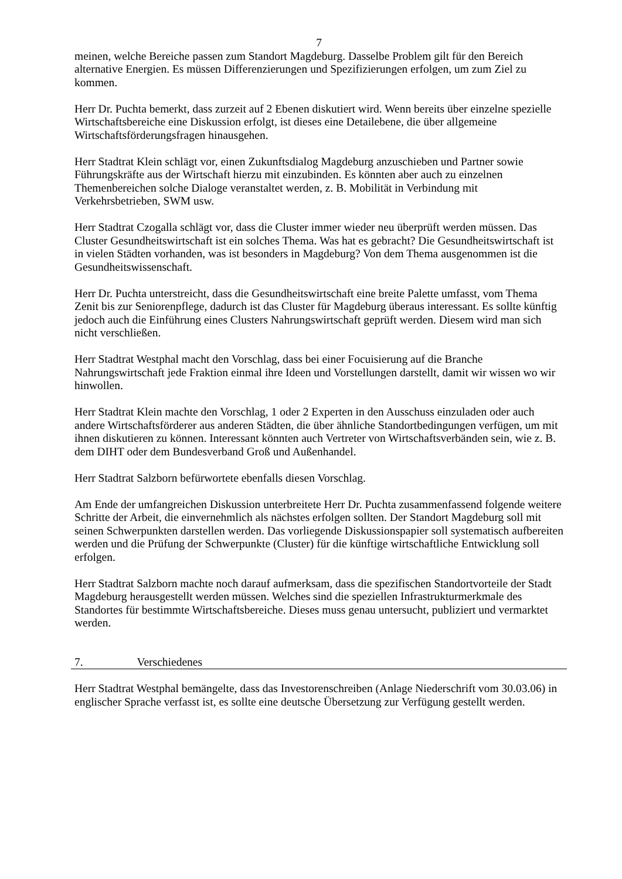7
meinen, welche Bereiche passen zum Standort Magdeburg. Dasselbe Problem gilt für den Bereich alternative Energien. Es müssen Differenzierungen und Spezifizierungen erfolgen, um zum Ziel zu kommen.
Herr Dr. Puchta bemerkt, dass zurzeit auf 2 Ebenen diskutiert wird. Wenn bereits über einzelne spezielle Wirtschaftsbereiche eine Diskussion erfolgt, ist dieses eine Detailebene, die über allgemeine Wirtschaftsförderungsfragen hinausgehen.
Herr Stadtrat Klein schlägt vor, einen Zukunftsdialog Magdeburg anzuschieben und Partner sowie Führungskräfte aus der Wirtschaft hierzu mit einzubinden. Es könnten aber auch zu einzelnen Themenbereichen solche Dialoge veranstaltet werden, z. B. Mobilität in Verbindung mit Verkehrsbetrieben, SWM usw.
Herr Stadtrat Czogalla schlägt vor, dass die Cluster immer wieder neu überprüft werden müssen. Das Cluster Gesundheitswirtschaft ist ein solches Thema. Was hat es gebracht? Die Gesundheitswirtschaft ist in vielen Städten vorhanden, was ist besonders in Magdeburg? Von dem Thema ausgenommen ist die Gesundheitswissenschaft.
Herr Dr. Puchta unterstreicht, dass die Gesundheitswirtschaft eine breite Palette umfasst, vom Thema Zenit bis zur Seniorenpflege, dadurch ist das Cluster für Magdeburg überaus interessant. Es sollte künftig jedoch auch die Einführung eines Clusters Nahrungswirtschaft geprüft werden. Diesem wird man sich nicht verschließen.
Herr Stadtrat Westphal macht den Vorschlag, dass bei einer Focuisierung auf die Branche Nahrungswirtschaft jede Fraktion einmal ihre Ideen und Vorstellungen darstellt, damit wir wissen wo wir hinwollen.
Herr Stadtrat Klein machte den Vorschlag, 1 oder 2 Experten in den Ausschuss einzuladen oder auch andere Wirtschaftsförderer aus anderen Städten, die über ähnliche Standortbedingungen verfügen, um mit ihnen diskutieren zu können. Interessant könnten auch Vertreter von Wirtschaftsverbänden sein, wie z. B. dem DIHT oder dem Bundesverband Groß und Außenhandel.
Herr Stadtrat Salzborn befürwortete ebenfalls diesen Vorschlag.
Am Ende der umfangreichen Diskussion unterbreitete Herr Dr. Puchta zusammenfassend folgende weitere Schritte der Arbeit, die einvernehmlich als nächstes erfolgen sollten. Der Standort Magdeburg soll mit seinen Schwerpunkten darstellen werden. Das vorliegende Diskussionspapier soll systematisch aufbereiten werden und die Prüfung der Schwerpunkte (Cluster) für die künftige wirtschaftliche Entwicklung soll erfolgen.
Herr Stadtrat Salzborn machte noch darauf aufmerksam, dass die spezifischen Standortvorteile der Stadt Magdeburg herausgestellt werden müssen. Welches sind die speziellen Infrastrukturmerkmale des Standortes für bestimmte Wirtschaftsbereiche. Dieses muss genau untersucht, publiziert und vermarktet werden.
7. Verschiedenes
Herr Stadtrat Westphal bemängelte, dass das Investorenschreiben (Anlage Niederschrift vom 30.03.06) in englischer Sprache verfasst ist, es sollte eine deutsche Übersetzung zur Verfügung gestellt werden.